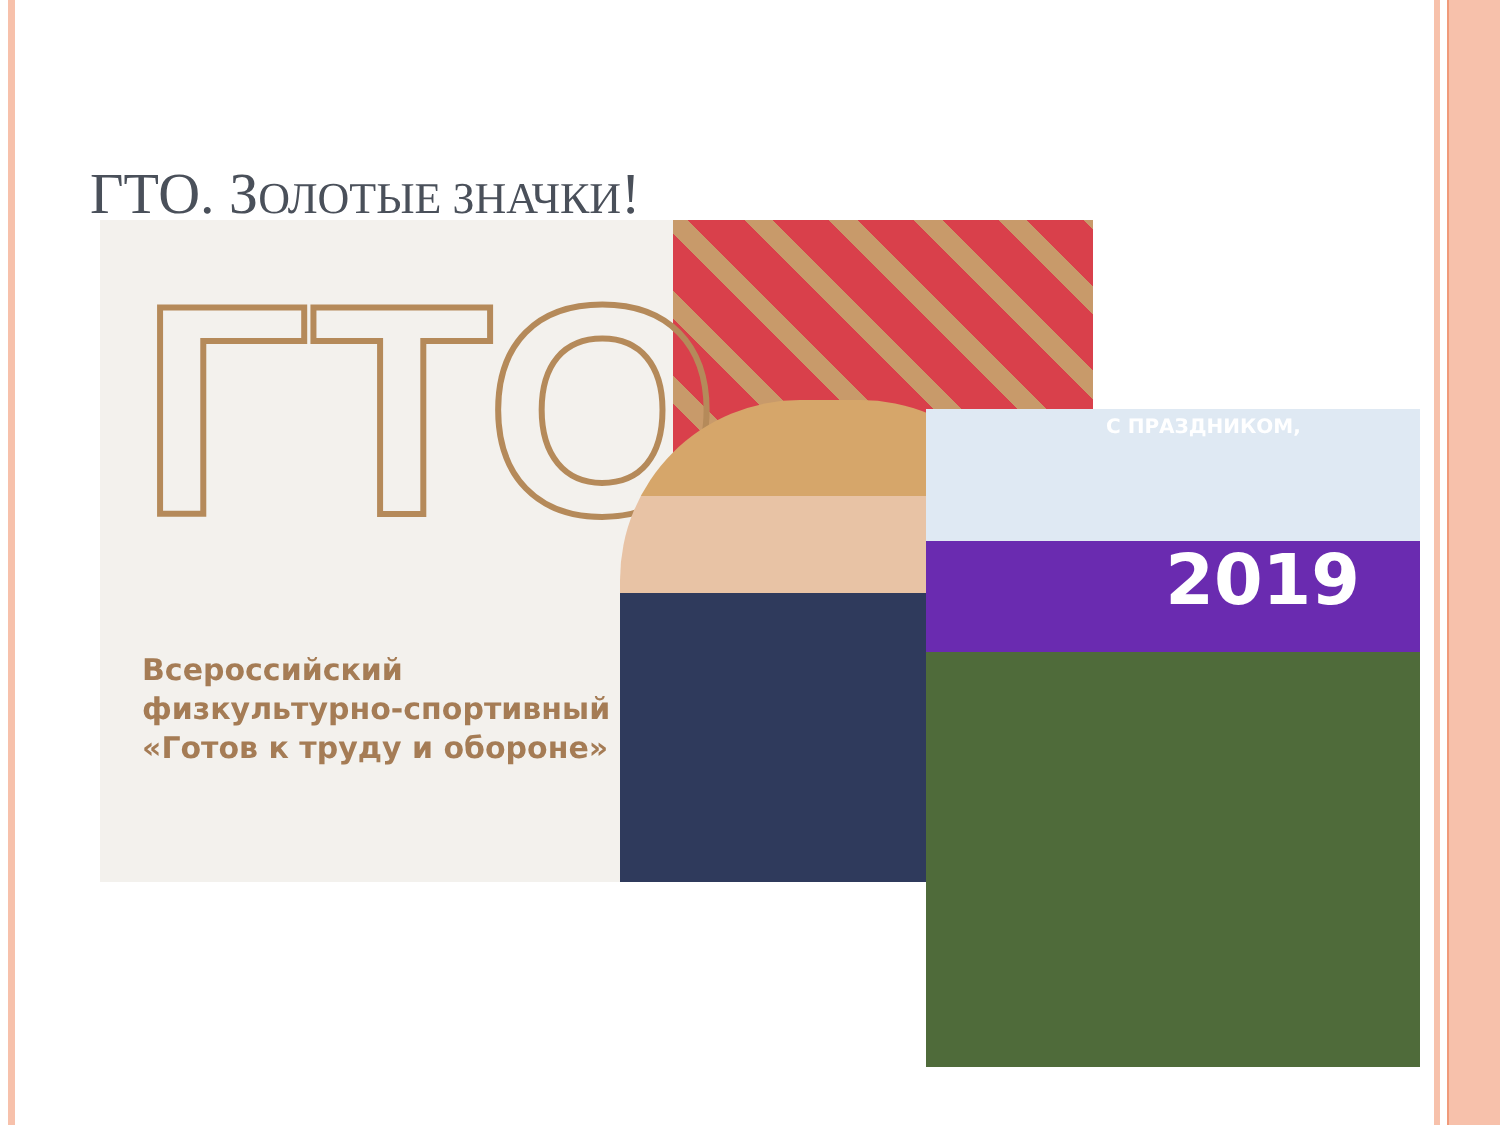ГТО. ЗОЛОТЫЕ ЗНАЧКИ!
ГТО
Всероссийский
физкультурно-спортивный
«Готов к труду и обороне»
С ПРАЗДНИКОМ,
2019